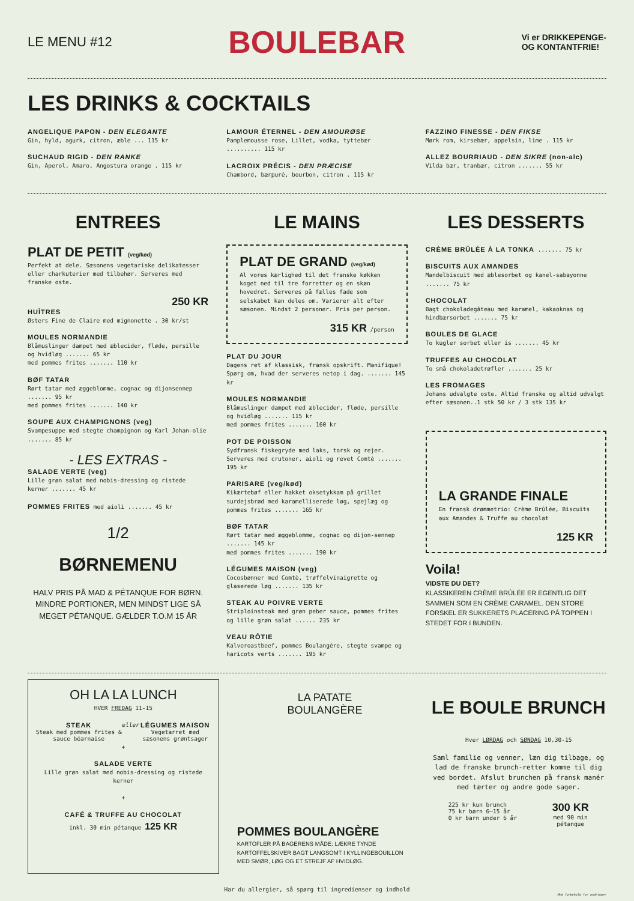LE MENU #12
BOULEBAR
Vi er DRIKKEPENGE-
OG KONTANTFRIE!
LES DRINKS & COCKTAILS
ANGELIQUE PAPON - DEN ELEGANTE
Gin, hyld, agurk, citron, æble ... 115 kr
SUCHAUD RIGID - DEN RANKE
Gin, Aperol, Amaro, Angostura orange . 115 kr
LAMOUR ÉTERNEL - DEN AMOURØSE
Pamplemousse rose, Lillet, vodka, tyttebær .......... 115 kr
LACROIX PRÉCIS - DEN PRÆCISE
Chambord, bærpuré, bourbon, citron . 115 kr
FAZZINO FINESSE - DEN FIKSE
Mørk rom, kirsebær, appelsin, lime . 115 kr
ALLEZ BOURRIAUD - DEN SIKRE (non-alc)
Vilda bær, tranbær, citron ....... 55 kr
ENTREES
PLAT DE PETIT (veg/kød)
Perfekt at dele. Sæsonens vegetariske delikatesser eller charkuterier med tilbehør. Serveres med franske oste.
250 KR
HUÎTRES
Østers Fine de Claire med mignonette . 30 kr/st
MOULES NORMANDIE
Blåmuslinger dampet med æblecider, fløde, persille og hvidløg ....... 65 kr
med pommes frites ....... 110 kr
BØF TATAR
Rørt tatar med æggeblomme, cognac og dijonsennep ....... 95 kr
med pommes frites ....... 140 kr
SOUPE AUX CHAMPIGNONS (veg)
Svampesuppe med stegte champignon og Karl Johan-olie ....... 85 kr
- LES EXTRAS -
SALADE VERTE (veg)
Lille grøn salat med nobis-dressing og ristede kerner ....... 45 kr
POMMES FRITES med aioli ....... 45 kr
1/2
BØRNEMENU
HALV PRIS PÅ MAD & PÉTANQUE FOR BØRN. MINDRE PORTIONER, MEN MINDST LIGE SÅ MEGET PÉTANQUE. GÆLDER T.O.M 15 ÅR
LE MAINS
PLAT DE GRAND (veg/kød)
Al vores kærlighed til det franske køkken koget ned til tre forretter og en skøn hovedret. Serveres på fælles fade som selskabet kan deles om. Varierer alt efter sæsonen. Mindst 2 personer. Pris per person.
315 KR /person
PLAT DU JOUR
Dagens ret af klassisk, fransk opskrift. Manifique! Spørg om, hvad der serveres netop i dag. ....... 145 kr
MOULES NORMANDIE
Blåmuslinger dampet med æblecider, fløde, persille og hvidløg ....... 115 kr
med pommes frites ....... 160 kr
POT DE POISSON
Sydfransk fiskegryde med laks, torsk og rejer. Serveres med crutoner, aioli og revet Comtè ....... 195 kr
PARISARE (veg/kød)
Kikærtebøf eller hakket oksetykkam på grillet surdejsbrød med karamelliserede løg, spejlæg og pommes frites ....... 165 kr
BØF TATAR
Rørt tatar med æggeblomme, cognac og dijon-sennep ....... 145 kr
med pommes frites ....... 190 kr
LÉGUMES MAISON (veg)
Cocosbønner med Comtè, trøffelvinaigrette og glaserede løg ....... 135 kr
STEAK AU POIVRE VERTE
Striploinsteak med grøn peber sauce, pommes frites og lille grøn salat ...... 235 kr
VEAU RÔTIE
Kalveroastbeef, pommes Boulangère, stegte svampe og haricots verts ....... 195 kr
LES DESSERTS
CRÈME BRÛLÉE À LA TONKA ....... 75 kr
BISCUITS AUX AMANDES
Mandelbiscuit med æblesorbet og kanel-sabayonne ....... 75 kr
CHOCOLAT
Bagt chokoladegâteau med karamel, kakaoknas og hindbærsorbet ....... 75 kr
BOULES DE GLACE
To kugler sorbet eller is ....... 45 kr
TRUFFES AU CHOCOLAT
To små chokoladetrøfler ....... 25 kr
LES FROMAGES
Johans udvalgte oste. Altid franske og altid udvalgt efter sæsonen..1 stk 50 kr / 3 stk 135 kr
LA GRANDE FINALE
En fransk drømmetrio: Crème Brûlée, Biscuits aux Amandes & Truffe au chocolat
125 KR
Voila!
VIDSTE DU DET?
KLASSIKEREN CRÈME BRÛLÉE ER EGENTLIG DET SAMMEN SOM EN CRÈME CARAMEL. DEN STORE FORSKEL ER SUKKERETS PLACERING PÅ TOPPEN I STEDET FOR I BUNDEN.
OH LA LA LUNCH
HVER FREDAG 11-15
STEAK
Steak med pommes frites & sauce béarnaise
eller
LÉGUMES MAISON
Vegetarret med sæsonens grøntsager
+
SALADE VERTE
Lille grøn salat med nobis-dressing og ristede kerner
+
CAFÉ & TRUFFE AU CHOCOLAT
inkl. 30 min pétanque 125 KR
LA PATATE
BOULANGÈRE
POMMES BOULANGÈRE
KARTOFLER PÅ BAGERENS MÅDE: LÆKRE TYNDE KARTOFFELSKIVER BAGT LANGSOMT I KYLLINGEBOUILLON MED SMØR, LØG OG ET STREJF AF HVIDLØG.
LE BOULE BRUNCH
Hver LØRDAG och SØNDAG 10.30-15
Saml familie og venner, læn dig tilbage, og lad de franske brunch-retter komme til dig ved bordet. Afslut brunchen på fransk manér med tærter og andre gode sager.
225 kr kun brunch
75 kr børn 6–15 år
0 kr barn under 6 år
300 KR
med 90 min
pétanque
Har du allergier, så spørg til ingredienser og indhold
Med forbehold for ændringer